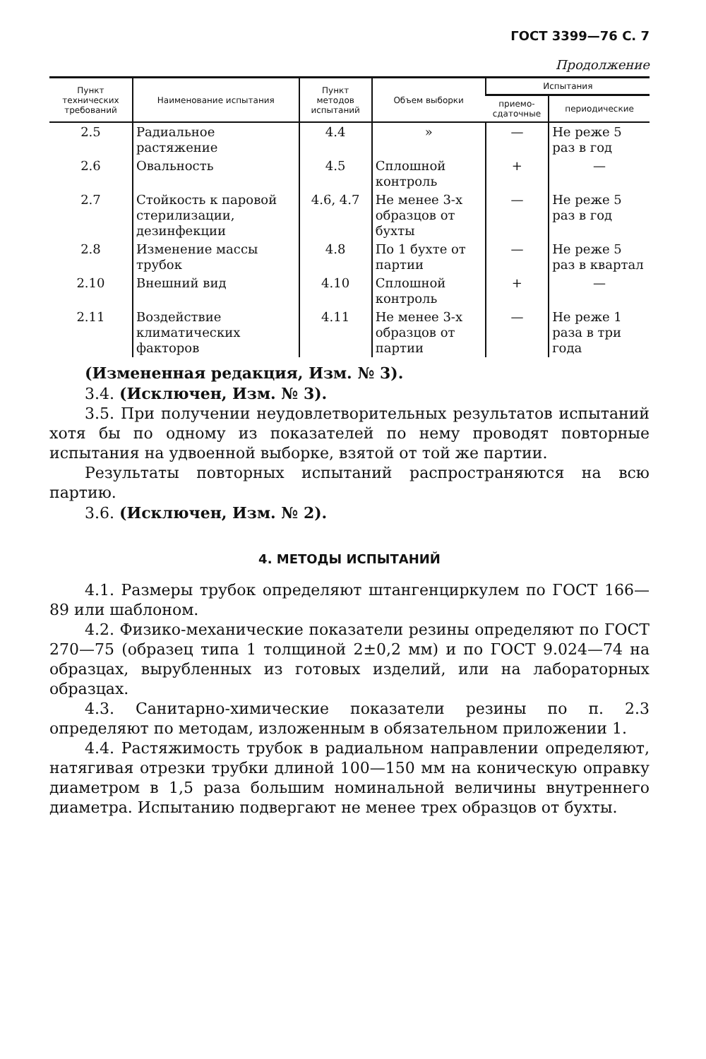ГОСТ 3399—76 С. 7
Продолжение
| Пункт технических требований | Наименование испытания | Пункт методов испытаний | Объем выборки | Испытания | |
| --- | --- | --- | --- | --- | --- |
| | | | | приемо-сдаточные | периодические |
| 2.5 | Радиальное растяжение | 4.4 | » | — | Не реже 5 раз в год |
| 2.6 | Овальность | 4.5 | Сплошной контроль | + | — |
| 2.7 | Стойкость к паровой стерилизации, дезинфекции | 4.6, 4.7 | Не менее 3-х образцов от бухты | — | Не реже 5 раз в год |
| 2.8 | Изменение массы трубок | 4.8 | По 1 бухте от партии | — | Не реже 5 раз в квартал |
| 2.10 | Внешний вид | 4.10 | Сплошной контроль | + | — |
| 2.11 | Воздействие климатических факторов | 4.11 | Не менее 3-х образцов от партии | — | Не реже 1 раза в три года |
(Измененная редакция, Изм. № 3).
3.4. (Исключен, Изм. № 3).
3.5. При получении неудовлетворительных результатов испытаний хотя бы по одному из показателей по нему проводят повторные испытания на удвоенной выборке, взятой от той же партии.
Результаты повторных испытаний распространяются на всю партию.
3.6. (Исключен, Изм. № 2).
4. МЕТОДЫ ИСПЫТАНИЙ
4.1. Размеры трубок определяют штангенциркулем по ГОСТ 166—89 или шаблоном.
4.2. Физико-механические показатели резины определяют по ГОСТ 270—75 (образец типа 1 толщиной 2±0,2 мм) и по ГОСТ 9.024—74 на образцах, вырубленных из готовых изделий, или на лабораторных образцах.
4.3. Санитарно-химические показатели резины по п. 2.3 определяют по методам, изложенным в обязательном приложении 1.
4.4. Растяжимость трубок в радиальном направлении определяют, натягивая отрезки трубки длиной 100—150 мм на коническую оправку диаметром в 1,5 раза большим номинальной величины внутреннего диаметра. Испытанию подвергают не менее трех образцов от бухты.